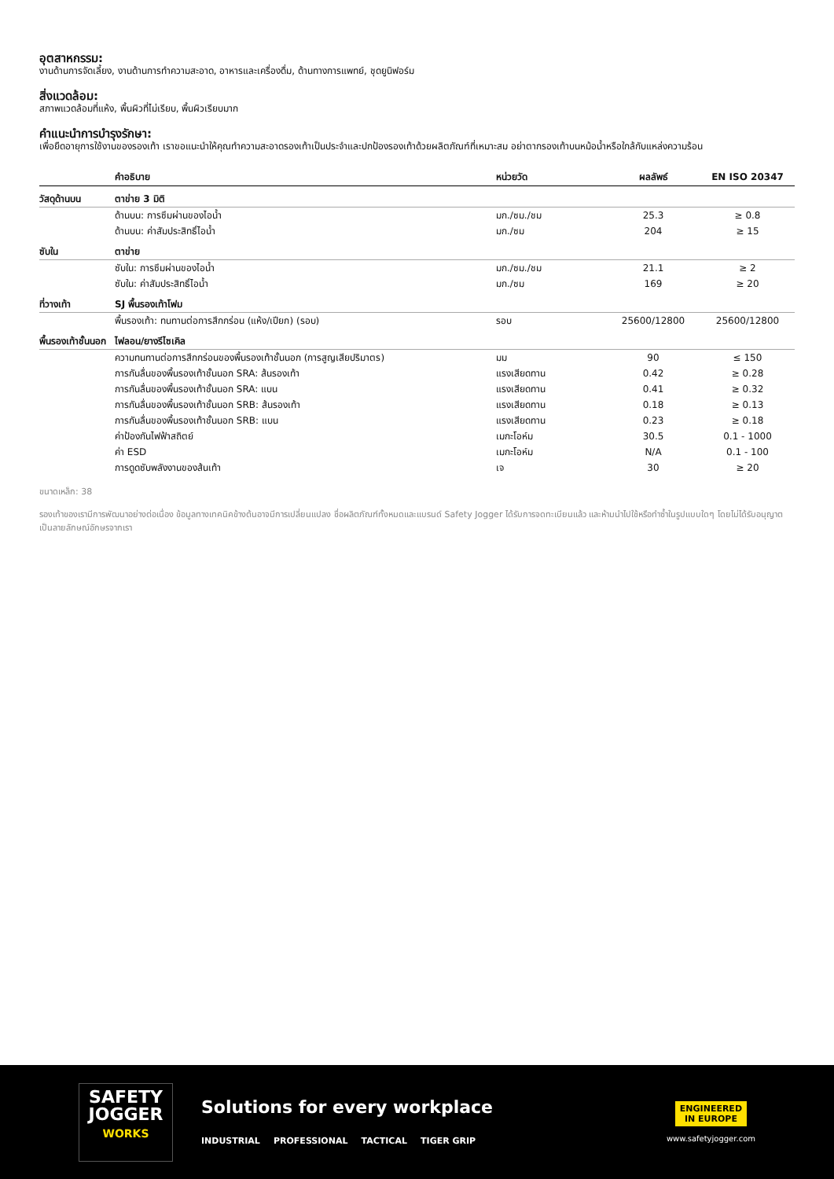อุตสาหกรรม:
งานด้านการจัดเลี้ยง, งานด้านการทำความสะอาด, อาหารและเครื่องดื่ม, ด้านทางการแพทย์, ชุดยูนิฟอร์ม
สิ่งแวดล้อม:
สภาพแวดล้อมที่แห้ง, พื้นผิวที่ไม่เรียบ, พื้นผิวเรียบมาก
คำแนะนำการบำรุงรักษา:
เพื่อยืดอายุการใช้งานของรองเท้า เราขอแนะนำให้คุณทำความสะอาดรองเท้าเป็นประจำและปกป้องรองเท้าด้วยผลิตภัณฑ์ที่เหมาะสม อย่าตากรองเท้าบนหม้อน้ำหรือใกล้กับแหล่งความร้อน
| | คำอธิบาย | หน่วยวัด | ผลลัพธ์ | EN ISO 20347 |
| --- | --- | --- | --- | --- |
| วัสดุด้านบน | ตาข่าย 3 มิติ | | | |
| | ด้านบน: การซึมผ่านของไอน้ำ | มก./ซม./ชม | 25.3 | ≥ 0.8 |
| | ด้านบน: ค่าสัมประสิทธิ์ไอน้ำ | มก./ซม | 204 | ≥ 15 |
| ซับใน | ตาข่าย | | | |
| | ซับใน: การซึมผ่านของไอน้ำ | มก./ซม./ชม | 21.1 | ≥ 2 |
| | ซับใน: ค่าสัมประสิทธิ์ไอน้ำ | มก./ซม | 169 | ≥ 20 |
| ที่วางเท้า | SJ พื้นรองเท้าโฟม | | | |
| | พื้นรองเท้า: ทนทานต่อการสึกกร่อน (แห้ง/เปียก) (รอบ) | รอบ | 25600/12800 | 25600/12800 |
| พื้นรองเท้าชั้นนอก | ไฟลอน/ยางรีไซเคิล | | | |
| | ความทนทานต่อการสึกกร่อนของพื้นรองเท้าชั้นนอก (การสูญเสียปริมาตร) | มม | 90 | ≤ 150 |
| | การกันลื่นของพื้นรองเท้าชั้นนอก SRA: ส้นรองเท้า | แรงเสียดทาน | 0.42 | ≥ 0.28 |
| | การกันลื่นของพื้นรองเท้าชั้นนอก SRA: แบน | แรงเสียดทาน | 0.41 | ≥ 0.32 |
| | การกันลื่นของพื้นรองเท้าชั้นนอก SRB: ส้นรองเท้า | แรงเสียดทาน | 0.18 | ≥ 0.13 |
| | การกันลื่นของพื้นรองเท้าชั้นนอก SRB: แบน | แรงเสียดทาน | 0.23 | ≥ 0.18 |
| | ค่าป้องกันไฟฟ้าสถิตย์ | เมกะโอห์ม | 30.5 | 0.1 - 1000 |
| | ค่า ESD | เมกะโอห์ม | N/A | 0.1 - 100 |
| | การดูดซับพลังงานของส้นเท้า | เจ | 30 | ≥ 20 |
ขนาดเหล็ก: 38
รองเท้าของเรามีการพัฒนาอย่างต่อเนื่อง ข้อมูลทางเทคนิคข้างต้นอาจมีการเปลี่ยนแปลง ชื่อผลิตภัณฑ์ทั้งหมดและแบรนด์ Safety Jogger ได้รับการจดทะเบียนแล้ว และห้ามนำไปใช้หรือทำซ้ำในรูปแบบใดๆ โดยไม่ได้รับอนุญาตเป็นลายลักษณ์อักษรจากเรา
SAFETY
JOGGER
WORKS
Solutions for every workplace
INDUSTRIAL PROFESSIONAL TACTICAL TIGER GRIP
ENGINEERED
IN EUROPE
www.safetyjogger.com